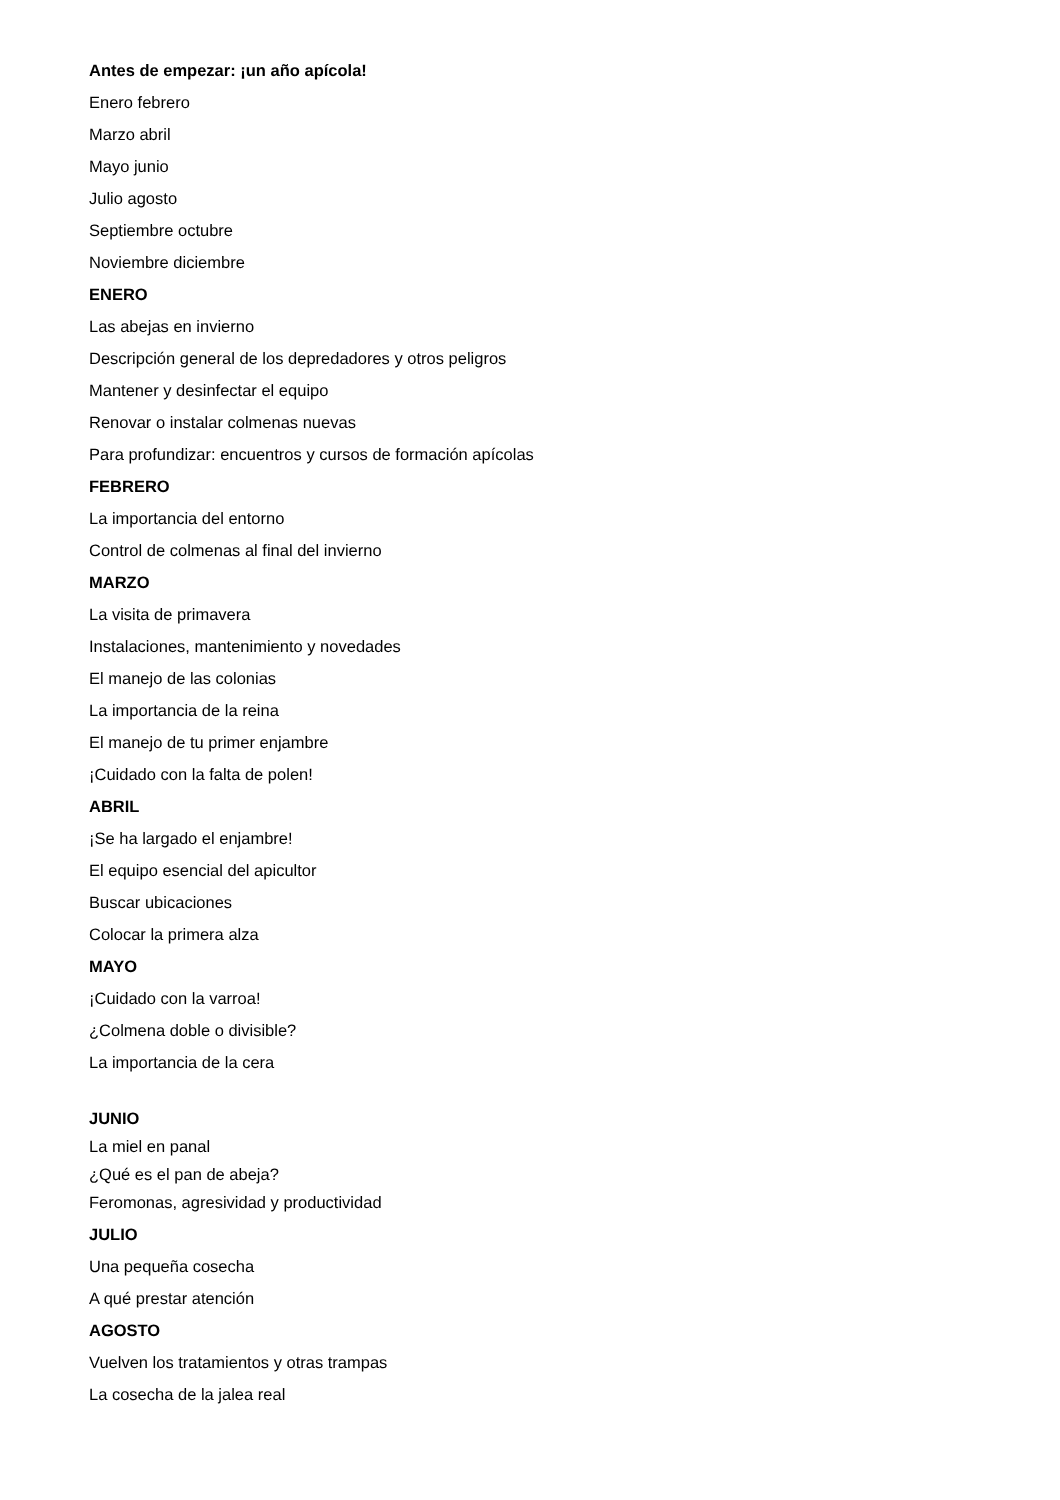Antes de empezar: ¡un año apícola!
Enero febrero
Marzo abril
Mayo junio
Julio agosto
Septiembre octubre
Noviembre diciembre
ENERO
Las abejas en invierno
Descripción general de los depredadores y otros peligros
Mantener y desinfectar el equipo
Renovar o instalar colmenas nuevas
Para profundizar: encuentros y cursos de formación apícolas
FEBRERO
La importancia del entorno
Control de colmenas al final del invierno
MARZO
La visita de primavera
Instalaciones, mantenimiento y novedades
El manejo de las colonias
La importancia de la reina
El manejo de tu primer enjambre
¡Cuidado con la falta de polen!
ABRIL
¡Se ha largado el enjambre!
El equipo esencial del apicultor
Buscar ubicaciones
Colocar la primera alza
MAYO
¡Cuidado con la varroa!
¿Colmena doble o divisible?
La importancia de la cera
JUNIO
La miel en panal
¿Qué es el pan de abeja?
Feromonas, agresividad y productividad
JULIO
Una pequeña cosecha
A qué prestar atención
AGOSTO
Vuelven los tratamientos y otras trampas
La cosecha de la jalea real